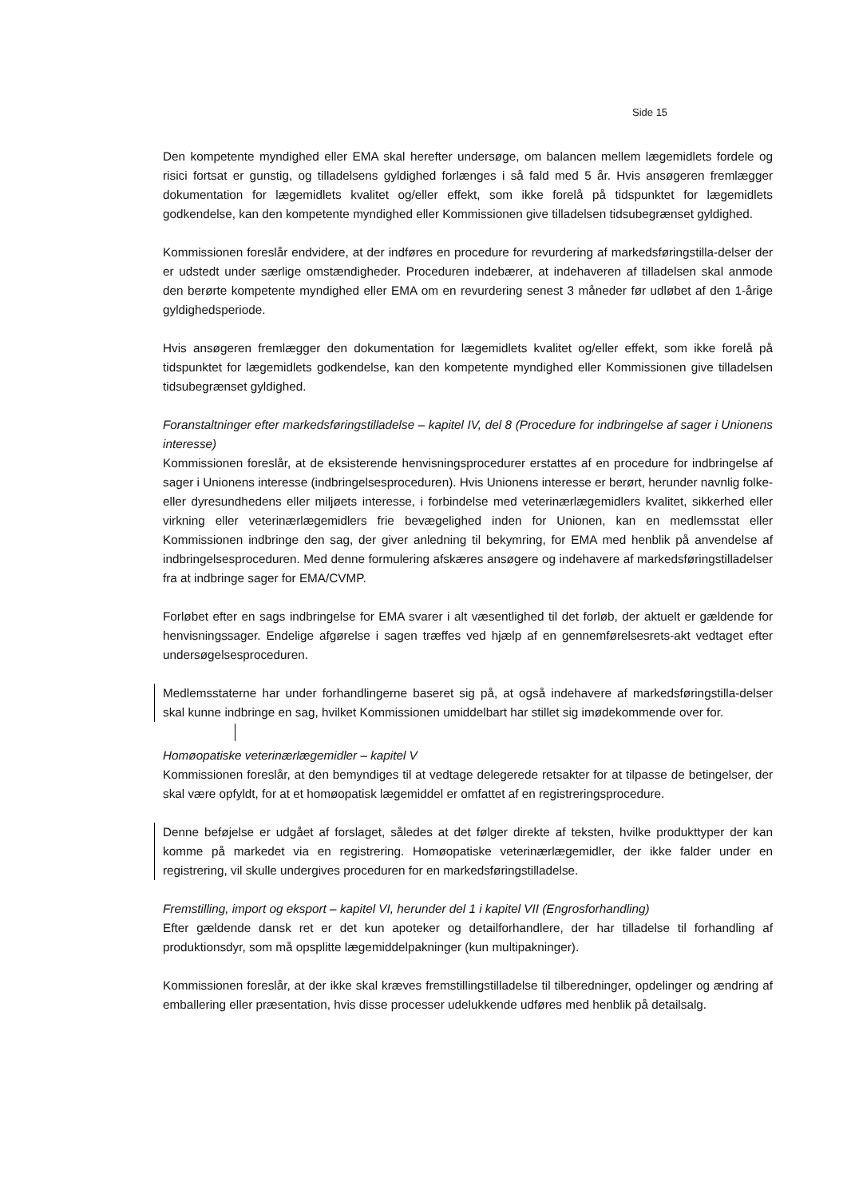Side 15
Den kompetente myndighed eller EMA skal herefter undersøge, om balancen mellem lægemidlets fordele og risici fortsat er gunstig, og tilladelsens gyldighed forlænges i så fald med 5 år. Hvis ansøgeren fremlægger dokumentation for lægemidlets kvalitet og/eller effekt, som ikke forelå på tidspunktet for lægemidlets godkendelse, kan den kompetente myndighed eller Kommissionen give tilladelsen tidsubegrænset gyldighed.
Kommissionen foreslår endvidere, at der indføres en procedure for revurdering af markedsføringstilla-delser der er udstedt under særlige omstændigheder. Proceduren indebærer, at indehaveren af tilladelsen skal anmode den berørte kompetente myndighed eller EMA om en revurdering senest 3 måneder før udløbet af den 1-årige gyldighedsperiode.
Hvis ansøgeren fremlægger den dokumentation for lægemidlets kvalitet og/eller effekt, som ikke forelå på tidspunktet for lægemidlets godkendelse, kan den kompetente myndighed eller Kommissionen give tilladelsen tidsubegrænset gyldighed.
Foranstaltninger efter markedsføringstilladelse – kapitel IV, del 8 (Procedure for indbringelse af sager i Unionens interesse)
Kommissionen foreslår, at de eksisterende henvisningsprocedurer erstattes af en procedure for indbringelse af sager i Unionens interesse (indbringelsesproceduren). Hvis Unionens interesse er berørt, herunder navnlig folke- eller dyresundhedens eller miljøets interesse, i forbindelse med veterinærlægemidlers kvalitet, sikkerhed eller virkning eller veterinærlægemidlers frie bevægelighed inden for Unionen, kan en medlemsstat eller Kommissionen indbringe den sag, der giver anledning til bekymring, for EMA med henblik på anvendelse af indbringelsesproceduren. Med denne formulering afskæres ansøgere og indehavere af markedsføringstilladelser fra at indbringe sager for EMA/CVMP.
Forløbet efter en sags indbringelse for EMA svarer i alt væsentlighed til det forløb, der aktuelt er gældende for henvisningssager. Endelige afgørelse i sagen træffes ved hjælp af en gennemførelsesrets-akt vedtaget efter undersøgelsesproceduren.
Medlemsstaterne har under forhandlingerne baseret sig på, at også indehavere af markedsførings­tilla-delser skal kunne indbringe en sag, hvilket Kommissionen umiddelbart har stillet sig imødekommende over for.
Homøopatiske veterinærlægemidler – kapitel V
Kommissionen foreslår, at den bemyndiges til at vedtage delegerede retsakter for at tilpasse de betingelser, der skal være opfyldt, for at et homøopatisk lægemiddel er omfattet af en registreringsprocedure.
Denne beføjelse er udgået af forslaget, således at det følger direkte af teksten, hvilke produkttyper der kan komme på markedet via en registrering. Homøopatiske veterinærlægemidler, der ikke falder under en registrering, vil skulle undergives proceduren for en markedsføringstilladelse.
Fremstilling, import og eksport – kapitel VI, herunder del 1 i kapitel VII (Engrosforhandling)
Efter gældende dansk ret er det kun apoteker og detailforhandlere, der har tilladelse til forhandling af produktionsdyr, som må opsplitte lægemiddelpakninger (kun multipakninger).
Kommissionen foreslår, at der ikke skal kræves fremstillingstilladelse til tilberedninger, opdelinger og ændring af emballering eller præsentation, hvis disse processer udelukkende udføres med henblik på detailsalg.